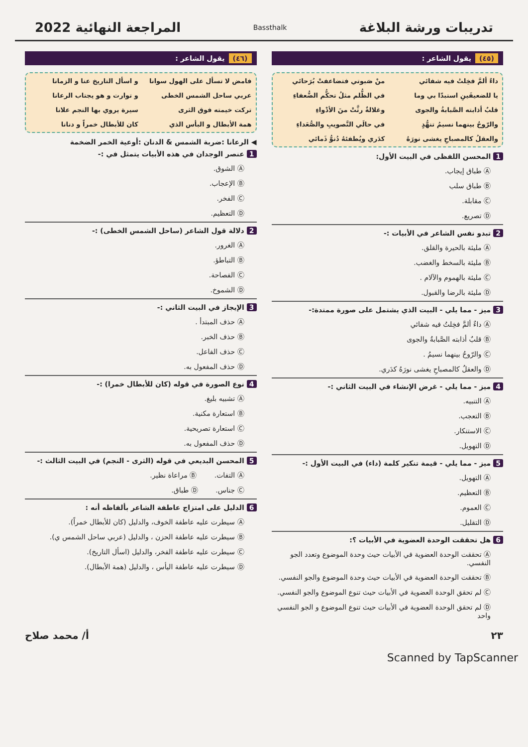تدريبات ورشة البلاغة
Bassthalk
المراجعة النهائية 2022
(٤٥) يقول الشاعر :
داءٌ ألمَّ فخِلتُ فيه شفائي
منْ صَبوتي فتضاعفتْ بُرَحائي
يا للضعيفَينِ استبدّا بي وما
في الظُّلم مثلُ تحكُّم الضُّعفاءِ
قلبٌ أذابته الصَّبابةُ والجوى
وغلالةٌ رثَّتْ منَ الأدْواءِ
والرّوحُ بينهما نسيمُ تنهُّدٍ
في حالَي التَّصويبِ والصُّعَداءِ
والعقلُ كالمصباحِ يغشى نورَهُ
كدَري ويُطفئهُ دُنوُّ ذَمائي
1 المحسن اللفظى في البيت الأول:
Ⓐ طباق إيجاب.
Ⓑ طباق سلب
Ⓒ مقابلة.
Ⓓ تصريع.
2 تبدو نفس الشاعر في الأبيات :-
Ⓐ مليئة بالحيرة والقلق.
Ⓑ مليئة بالسخط والغضب.
Ⓒ مليئة بالهموم والآلام .
Ⓓ مليئة بالرضا والقبول.
3 ميز - مما يلي - البيت الذي يشتمل على صورة ممتدة:-
Ⓐ داءٌ ألمَّ فخِلتُ فيه شفائي
Ⓑ قلبٌ أذابته الصَّبابةُ والجوى
Ⓒ والرّوحُ بينهما نسيمُ .
Ⓓ والعقلُ كالمصباحِ يغشى نورَهُ كدَري.
4 ميز - مما يلي - غرض الإنشاء في البيت الثاني :-
Ⓐ التنبيه.
Ⓑ التعجب.
Ⓒ الاستنكار.
Ⓓ التهويل.
5 ميز - مما يلي - قيمة تنكير كلمة (داء) في البيت الأول :-
Ⓐ التهويل.
Ⓑ التعظيم.
Ⓒ العموم.
Ⓓ التقليل.
6 هل تحققت الوحدة العضوية في الأبيات ؟:
Ⓐ تحققت الوحدة العضوية في الأبيات حيث وحدة الموضوع وتعدد الجو النفسي.
Ⓑ تحققت الوحدة العضوية في الأبيات حيث وحدة الموضوع والجو النفسي.
Ⓒ لم تحقق الوحدة العضوية في الأبيات حيث تنوع الموضوع والجو النفسي.
Ⓓ لم تحقق الوحدة العضوية في الأبيات حيث تنوع الموضوع و الجو النفسي واحد
(٤٦) يقول الشاعر :
فامض لا تسأل على الهول سوانا
و اسأل التاريخ عنا و الزمانا
عربي ساحل الشمس الخطى
و توارت و هو يجتاب الرعانا
تركت خيمته فوق الثرى
سيرة يروي بها النجم علانا
همة الأبطال و البأس الذي
كان للأبطال خمراً و دنانا
◀ الرعانا :ضربة الشمس & الدنان :أوعية الخمر الضخمة
1 عنصر الوجدان في هذه الأبيات يتمثل في :-
Ⓐ الشوق.
Ⓑ الإعجاب.
Ⓒ الفخر.
Ⓓ التعظيم.
2 دلالة قول الشاعر (ساحل الشمس الخطى) :-
Ⓐ الغرور.
Ⓑ التباطؤ.
Ⓒ الفصاحة.
Ⓓ الشموخ.
3 الإيجاز في البيت الثاني :-
Ⓐ حذف المبتدأ .
Ⓑ حذف الخبر.
Ⓒ حذف الفاعل.
Ⓓ حذف المفعول به.
4 نوع الصورة في قوله (كان للأبطال خمرا) :-
Ⓐ تشبيه بليغ.
Ⓑ استعارة مكنية.
Ⓒ استعارة تصريحية.
Ⓓ حذف المفعول به.
5 المحسن البديعي في قوله (الثرى - النجم) في البيت الثالث :-
Ⓐ التفات. Ⓑ مراعاة نظير.
Ⓒ جناس. Ⓓ طباق.
6 الدليل على امتزاج عاطفة الشاعر بألفاظه أنه :
Ⓐ سيطرت عليه عاطفة الخوف، والدليل (كان للأبطال خمراً).
Ⓑ سيطرت عليه عاطفة الحزن ، والدليل (عربي ساحل الشمس ي).
Ⓒ سيطرت عليه عاطفة الفخر، والدليل (اسأل التاريخ).
Ⓓ سيطرت عليه عاطفة اليأس ، والدليل (همة الأبطال).
٢٣ أ/ محمد صلاح
Scanned by TapScanner